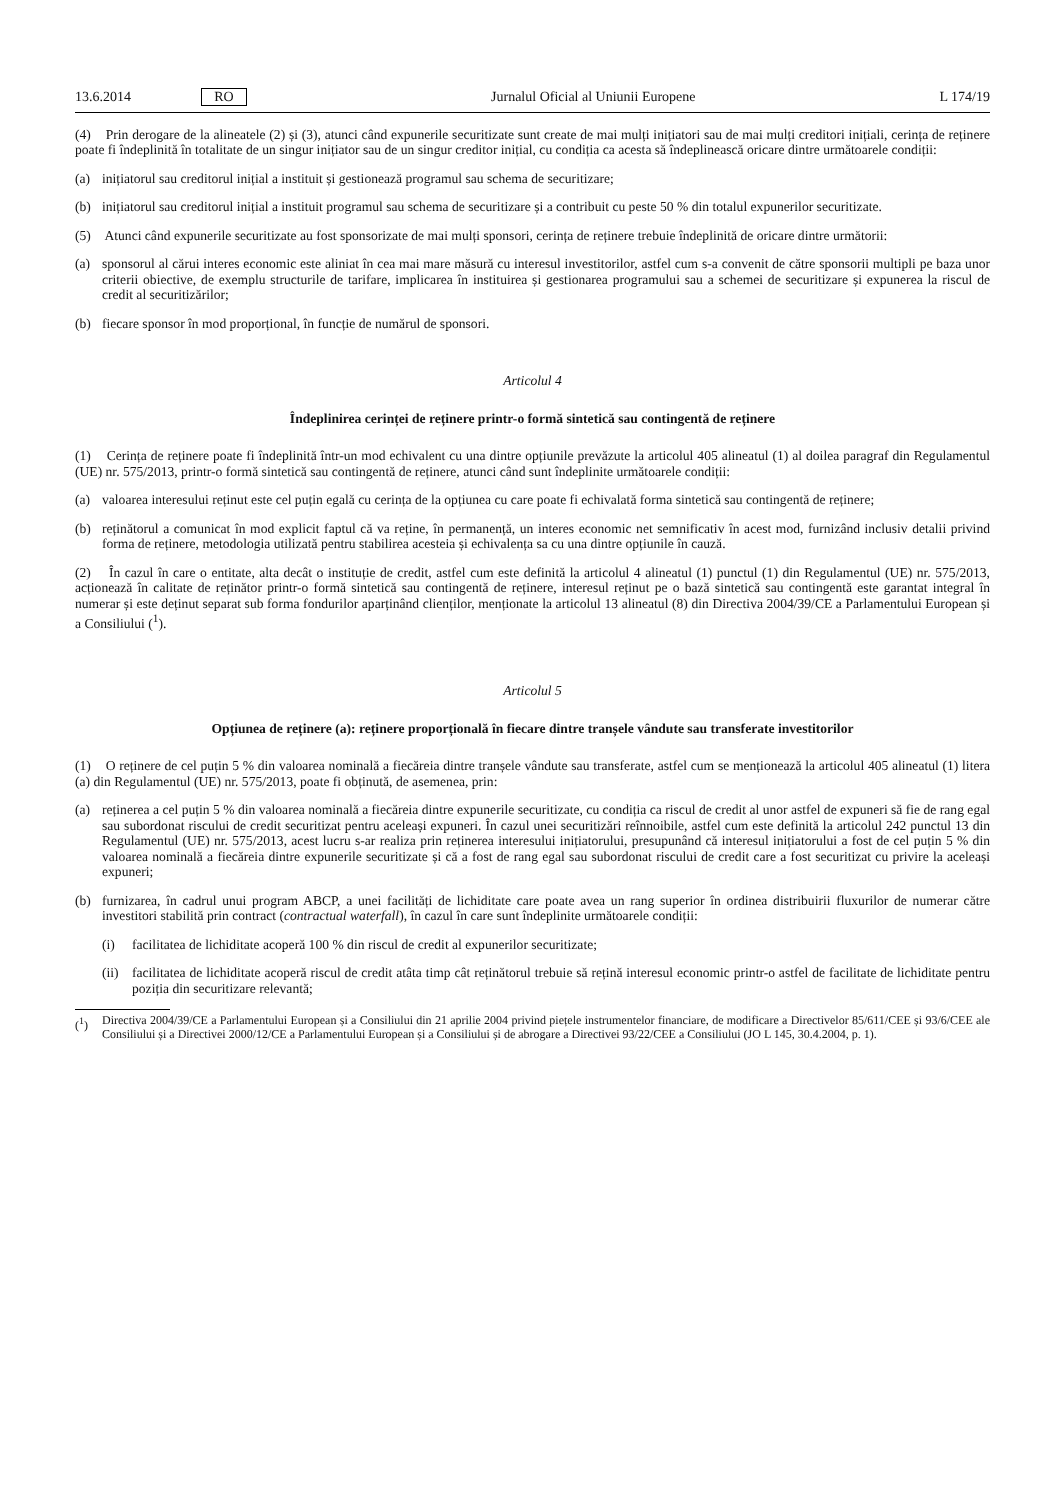13.6.2014 RO Jurnalul Oficial al Uniunii Europene L 174/19
(4) Prin derogare de la alineatele (2) și (3), atunci când expunerile securitizate sunt create de mai mulți inițiatori sau de mai mulți creditori inițiali, cerința de reținere poate fi îndeplinită în totalitate de un singur inițiator sau de un singur creditor inițial, cu condiția ca acesta să îndeplinească oricare dintre următoarele condiții:
(a) inițiatorul sau creditorul inițial a instituit și gestionează programul sau schema de securitizare;
(b) inițiatorul sau creditorul inițial a instituit programul sau schema de securitizare și a contribuit cu peste 50 % din totalul expunerilor securitizate.
(5) Atunci când expunerile securitizate au fost sponsorizate de mai mulți sponsori, cerința de reținere trebuie îndeplinită de oricare dintre următorii:
(a) sponsorul al cărui interes economic este aliniat în cea mai mare măsură cu interesul investitorilor, astfel cum s-a convenit de către sponsorii multipli pe baza unor criterii obiective, de exemplu structurile de tarifare, implicarea în instituirea și gestionarea programului sau a schemei de securitizare și expunerea la riscul de credit al securitizărilor;
(b) fiecare sponsor în mod proporțional, în funcție de numărul de sponsori.
Articolul 4
Îndeplinirea cerinței de reținere printr-o formă sintetică sau contingentă de reținere
(1) Cerința de reținere poate fi îndeplinită într-un mod echivalent cu una dintre opțiunile prevăzute la articolul 405 alineatul (1) al doilea paragraf din Regulamentul (UE) nr. 575/2013, printr-o formă sintetică sau contingentă de reținere, atunci când sunt îndeplinite următoarele condiții:
(a) valoarea interesului reținut este cel puțin egală cu cerința de la opțiunea cu care poate fi echivalată forma sintetică sau contingentă de reținere;
(b) reținătorul a comunicat în mod explicit faptul că va reține, în permanență, un interes economic net semnificativ în acest mod, furnizând inclusiv detalii privind forma de reținere, metodologia utilizată pentru stabilirea acesteia și echivalența sa cu una dintre opțiunile în cauză.
(2) În cazul în care o entitate, alta decât o instituție de credit, astfel cum este definită la articolul 4 alineatul (1) punctul (1) din Regulamentul (UE) nr. 575/2013, acționează în calitate de reținător printr-o formă sintetică sau contingentă de reținere, interesul reținut pe o bază sintetică sau contingentă este garantat integral în numerar și este deținut separat sub forma fondurilor aparținând clienților, menționate la articolul 13 alineatul (8) din Directiva 2004/39/CE a Parlamentului European și a Consiliului (<sup>1</sup>).
Articolul 5
Opțiunea de reținere (a): reținere proporțională în fiecare dintre tranșele vândute sau transferate investitorilor
(1) O reținere de cel puțin 5 % din valoarea nominală a fiecăreia dintre tranșele vândute sau transferate, astfel cum se menționează la articolul 405 alineatul (1) litera (a) din Regulamentul (UE) nr. 575/2013, poate fi obținută, de asemenea, prin:
(a) reținerea a cel puțin 5 % din valoarea nominală a fiecăreia dintre expunerile securitizate, cu condiția ca riscul de credit al unor astfel de expuneri să fie de rang egal sau subordonat riscului de credit securitizat pentru aceleași expuneri. În cazul unei securitizări reînnoibile, astfel cum este definită la articolul 242 punctul 13 din Regulamentul (UE) nr. 575/2013, acest lucru s-ar realiza prin reținerea interesului inițiatorului, presupunând că interesul inițiatorului a fost de cel puțin 5 % din valoarea nominală a fiecăreia dintre expunerile securitizate și că a fost de rang egal sau subordonat riscului de credit care a fost securitizat cu privire la aceleași expuneri;
(b) furnizarea, în cadrul unui program ABCP, a unei facilități de lichiditate care poate avea un rang superior în ordinea distribuirii fluxurilor de numerar către investitori stabilită prin contract (contractual waterfall), în cazul în care sunt îndeplinite următoarele condiții:
(i) facilitatea de lichiditate acoperă 100 % din riscul de credit al expunerilor securitizate;
(ii) facilitatea de lichiditate acoperă riscul de credit atâta timp cât reținătorul trebuie să rețină interesul economic printr-o astfel de facilitate de lichiditate pentru poziția din securitizare relevantă;
(<sup>1</sup>) Directiva 2004/39/CE a Parlamentului European și a Consiliului din 21 aprilie 2004 privind piețele instrumentelor financiare, de modificare a Directivelor 85/611/CEE și 93/6/CEE ale Consiliului și a Directivei 2000/12/CE a Parlamentului European și a Consiliului și de abrogare a Directivei 93/22/CEE a Consiliului (JO L 145, 30.4.2004, p. 1).